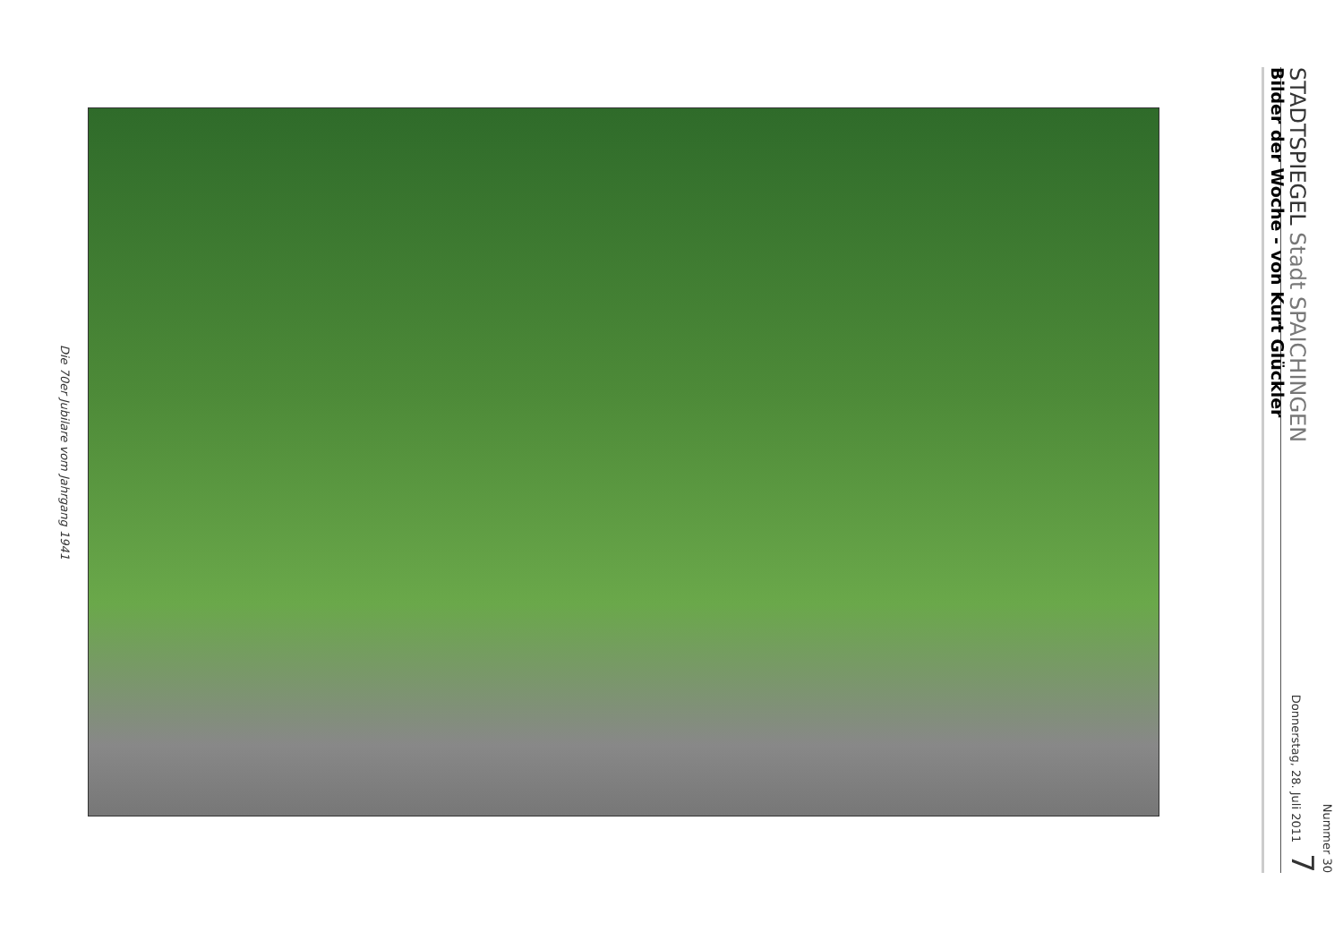STADTSPIEGEL Stadt SPAICHINGEN
Nummer 30
Donnerstag, 28. Juli 2011 7
Bilder der Woche - von Kurt Glückler
Die 70er Jubilare vom Jahrgang 1941